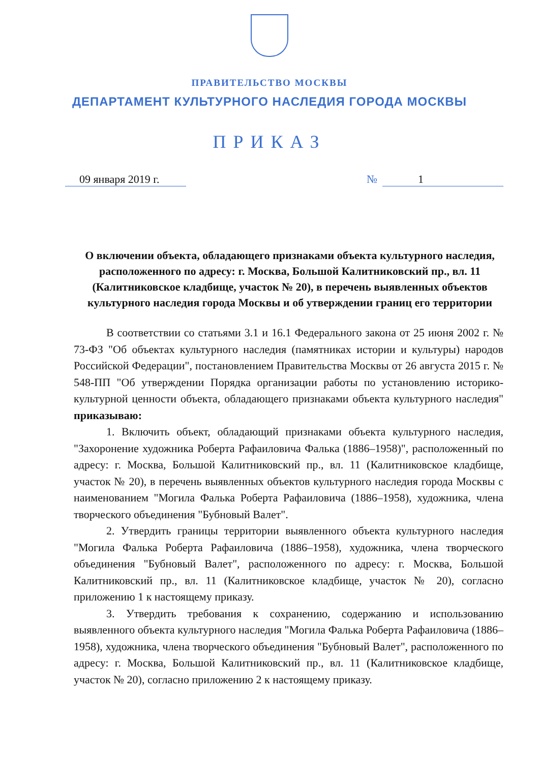ПРАВИТЕЛЬСТВО МОСКВЫ
ДЕПАРТАМЕНТ КУЛЬТУРНОГО НАСЛЕДИЯ ГОРОДА МОСКВЫ
ПРИКАЗ
09 января 2019 г. № 1
О включении объекта, обладающего признаками объекта культурного наследия, расположенного по адресу: г. Москва, Большой Калитниковский пр., вл. 11 (Калитниковское кладбище, участок № 20), в перечень выявленных объектов культурного наследия города Москвы и об утверждении границ его территории
В соответствии со статьями 3.1 и 16.1 Федерального закона от 25 июня 2002 г. № 73-ФЗ "Об объектах культурного наследия (памятниках истории и культуры) народов Российской Федерации", постановлением Правительства Москвы от 26 августа 2015 г. № 548-ПП "Об утверждении Порядка организации работы по установлению историко-культурной ценности объекта, обладающего признаками объекта культурного наследия" приказываю:
1. Включить объект, обладающий признаками объекта культурного наследия, "Захоронение художника Роберта Рафаиловича Фалька (1886–1958)", расположенный по адресу: г. Москва, Большой Калитниковский пр., вл. 11 (Калитниковское кладбище, участок № 20), в перечень выявленных объектов культурного наследия города Москвы с наименованием "Могила Фалька Роберта Рафаиловича (1886–1958), художника, члена творческого объединения "Бубновый Валет".
2. Утвердить границы территории выявленного объекта культурного наследия "Могила Фалька Роберта Рафаиловича (1886–1958), художника, члена творческого объединения "Бубновый Валет", расположенного по адресу: г. Москва, Большой Калитниковский пр., вл. 11 (Калитниковское кладбище, участок № 20), согласно приложению 1 к настоящему приказу.
3. Утвердить требования к сохранению, содержанию и использованию выявленного объекта культурного наследия "Могила Фалька Роберта Рафаиловича (1886–1958), художника, члена творческого объединения "Бубновый Валет", расположенного по адресу: г. Москва, Большой Калитниковский пр., вл. 11 (Калитниковское кладбище, участок № 20), согласно приложению 2 к настоящему приказу.